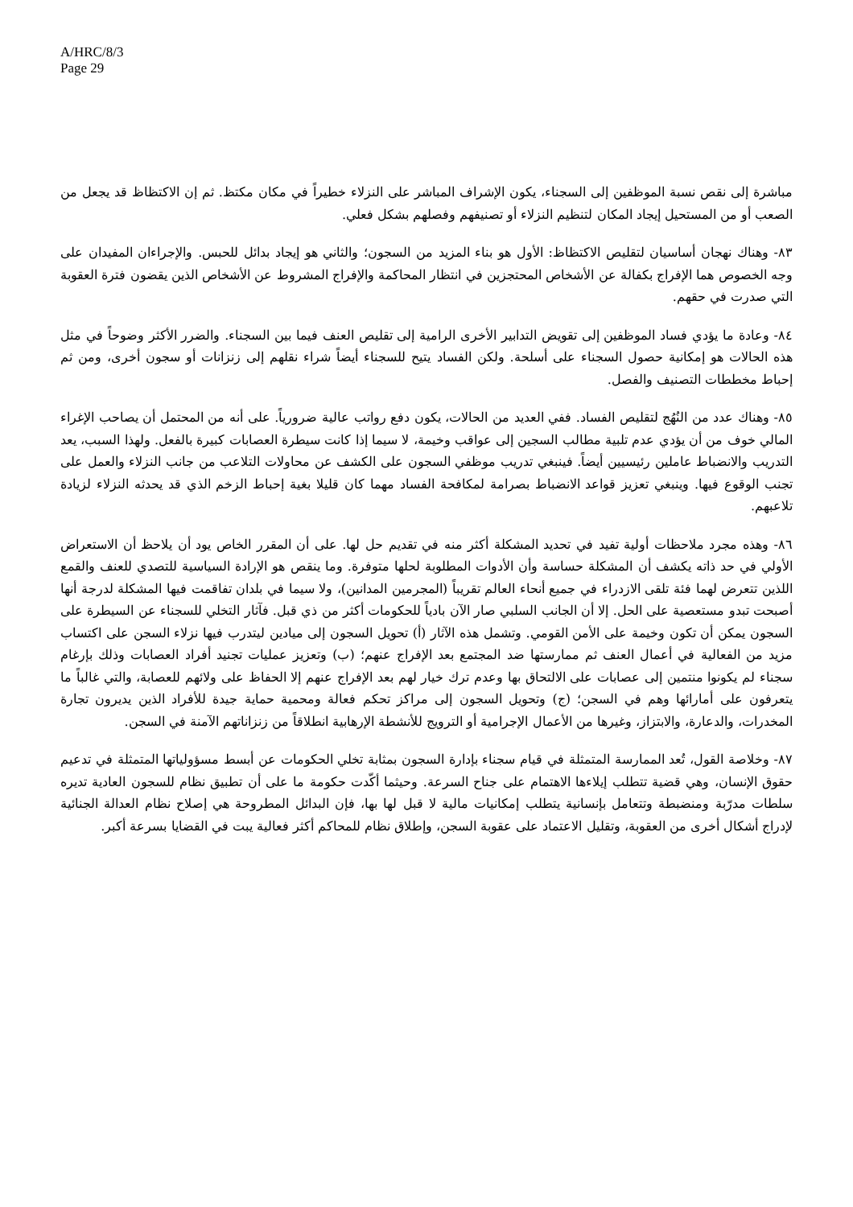A/HRC/8/3
Page 29
مباشرة إلى نقص نسبة الموظفين إلى السجناء، يكون الإشراف المباشر على النزلاء خطيراً في مكان مكتظ. ثم إن الاكتظاظ قد يجعل من الصعب أو من المستحيل إيجاد المكان لتنظيم النزلاء أو تصنيفهم وفصلهم بشكل فعلي.
٨٣- وهناك نهجان أساسيان لتقليص الاكتظاظ: الأول هو بناء المزيد من السجون؛ والثاني هو إيجاد بدائل للحبس. والإجراءان المفيدان على وجه الخصوص هما الإفراج بكفالة عن الأشخاص المحتجزين في انتظار المحاكمة والإفراج المشروط عن الأشخاص الذين يقضون فترة العقوبة التي صدرت في حقهم.
٨٤- وعادة ما يؤدي فساد الموظفين إلى تقويض التدابير الأخرى الرامية إلى تقليص العنف فيما بين السجناء. والضرر الأكثر وضوحاً في مثل هذه الحالات هو إمكانية حصول السجناء على أسلحة. ولكن الفساد يتيح للسجناء أيضاً شراء نقلهم إلى زنزانات أو سجون أخرى، ومن ثم إحباط مخططات التصنيف والفصل.
٨٥- وهناك عدد من النُهُج لتقليص الفساد. ففي العديد من الحالات، يكون دفع رواتب عالية ضرورياً. على أنه من المحتمل أن يصاحب الإغراء المالي خوف من أن يؤدي عدم تلبية مطالب السجين إلى عواقب وخيمة، لا سيما إذا كانت سيطرة العصابات كبيرة بالفعل. ولهذا السبب، يعد التدريب والانضباط عاملين رئيسيين أيضاً. فينبغي تدريب موظفي السجون على الكشف عن محاولات التلاعب من جانب النزلاء والعمل على تجنب الوقوع فيها. وينبغي تعزيز قواعد الانضباط بصرامة لمكافحة الفساد مهما كان قليلا بغية إحباط الزخم الذي قد يحدثه النزلاء لزيادة تلاعبهم.
٨٦- وهذه مجرد ملاحظات أولية تفيد في تحديد المشكلة أكثر منه في تقديم حل لها. على أن المقرر الخاص يود أن يلاحظ أن الاستعراض الأولي في حد ذاته يكشف أن المشكلة حساسة وأن الأدوات المطلوبة لحلها متوفرة. وما ينقص هو الإرادة السياسية للتصدي للعنف والقمع اللذين تتعرض لهما فئة تلقى الازدراء في جميع أنحاء العالم تقريباً (المجرمين المدانين)، ولا سيما في بلدان تفاقمت فيها المشكلة لدرجة أنها أصبحت تبدو مستعصية على الحل. إلا أن الجانب السلبي صار الآن بادياً للحكومات أكثر من ذي قبل. فآثار التخلي للسجناء عن السيطرة على السجون يمكن أن تكون وخيمة على الأمن القومي. وتشمل هذه الآثار (أ) تحويل السجون إلى ميادين ليتدرب فيها نزلاء السجن على اكتساب مزيد من الفعالية في أعمال العنف ثم ممارستها ضد المجتمع بعد الإفراج عنهم؛ (ب) وتعزيز عمليات تجنيد أفراد العصابات وذلك بإرغام سجناء لم يكونوا منتمين إلى عصابات على الالتحاق بها وعدم ترك خيار لهم بعد الإفراج عنهم إلا الحفاظ على ولائهم للعصابة، والتي غالباً ما يتعرفون على أمارائها وهم في السجن؛ (ج) وتحويل السجون إلى مراكز تحكم فعالة ومحمية حماية جيدة للأفراد الذين يديرون تجارة المخدرات، والدعارة، والابتزاز، وغيرها من الأعمال الإجرامية أو الترويج للأنشطة الإرهابية انطلاقاً من زنزاناتهم الآمنة في السجن.
٨٧- وخلاصة القول، تُعد الممارسة المتمثلة في قيام سجناء بإدارة السجون بمثابة تخلي الحكومات عن أبسط مسؤولياتها المتمثلة في تدعيم حقوق الإنسان، وهي قضية تتطلب إيلاءها الاهتمام على جناح السرعة. وحيثما أكّدت حكومة ما على أن تطبيق نظام للسجون العادية تديره سلطات مدرّبة ومنضبطة وتتعامل بإنسانية يتطلب إمكانيات مالية لا قبل لها بها، فإن البدائل المطروحة هي إصلاح نظام العدالة الجنائية لإدراج أشكال أخرى من العقوبة، وتقليل الاعتماد على عقوبة السجن، وإطلاق نظام للمحاكم أكثر فعالية يبت في القضايا بسرعة أكبر.